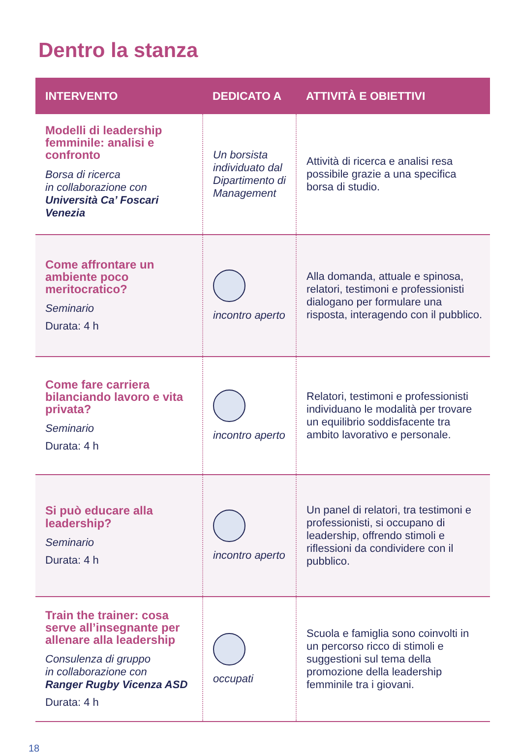Dentro la stanza
| INTERVENTO | DEDICATO A | ATTIVITÀ E OBIETTIVI |
| --- | --- | --- |
| Modelli di leadership femminile: analisi e confronto Borsa di ricerca in collaborazione con Università Ca’ Foscari Venezia | Un borsista individuato dal Dipartimento di Management | Attività di ricerca e analisi resa possibile grazie a una specifica borsa di studio. |
| Come affrontare un ambiente poco meritocratico? Seminario Durata: 4 h | incontro aperto | Alla domanda, attuale e spinosa, relatori, testimoni e professionisti dialogano per formulare una risposta, interagendo con il pubblico. |
| Come fare carriera bilanciando lavoro e vita privata? Seminario Durata: 4 h | incontro aperto | Relatori, testimoni e professionisti individuano le modalità per trovare un equilibrio soddisfacente tra ambito lavorativo e personale. |
| Si può educare alla leadership? Seminario Durata: 4 h | incontro aperto | Un panel di relatori, tra testimoni e professionisti, si occupano di leadership, offrendo stimoli e riflessioni da condividere con il pubblico. |
| Train the trainer: cosa serve all’insegnante per allenare alla leadership Consulenza di gruppo in collaborazione con Ranger Rugby Vicenza ASD Durata: 4 h | occupati | Scuola e famiglia sono coinvolti in un percorso ricco di stimoli e suggestioni sul tema della promozione della leadership femminile tra i giovani. |
18